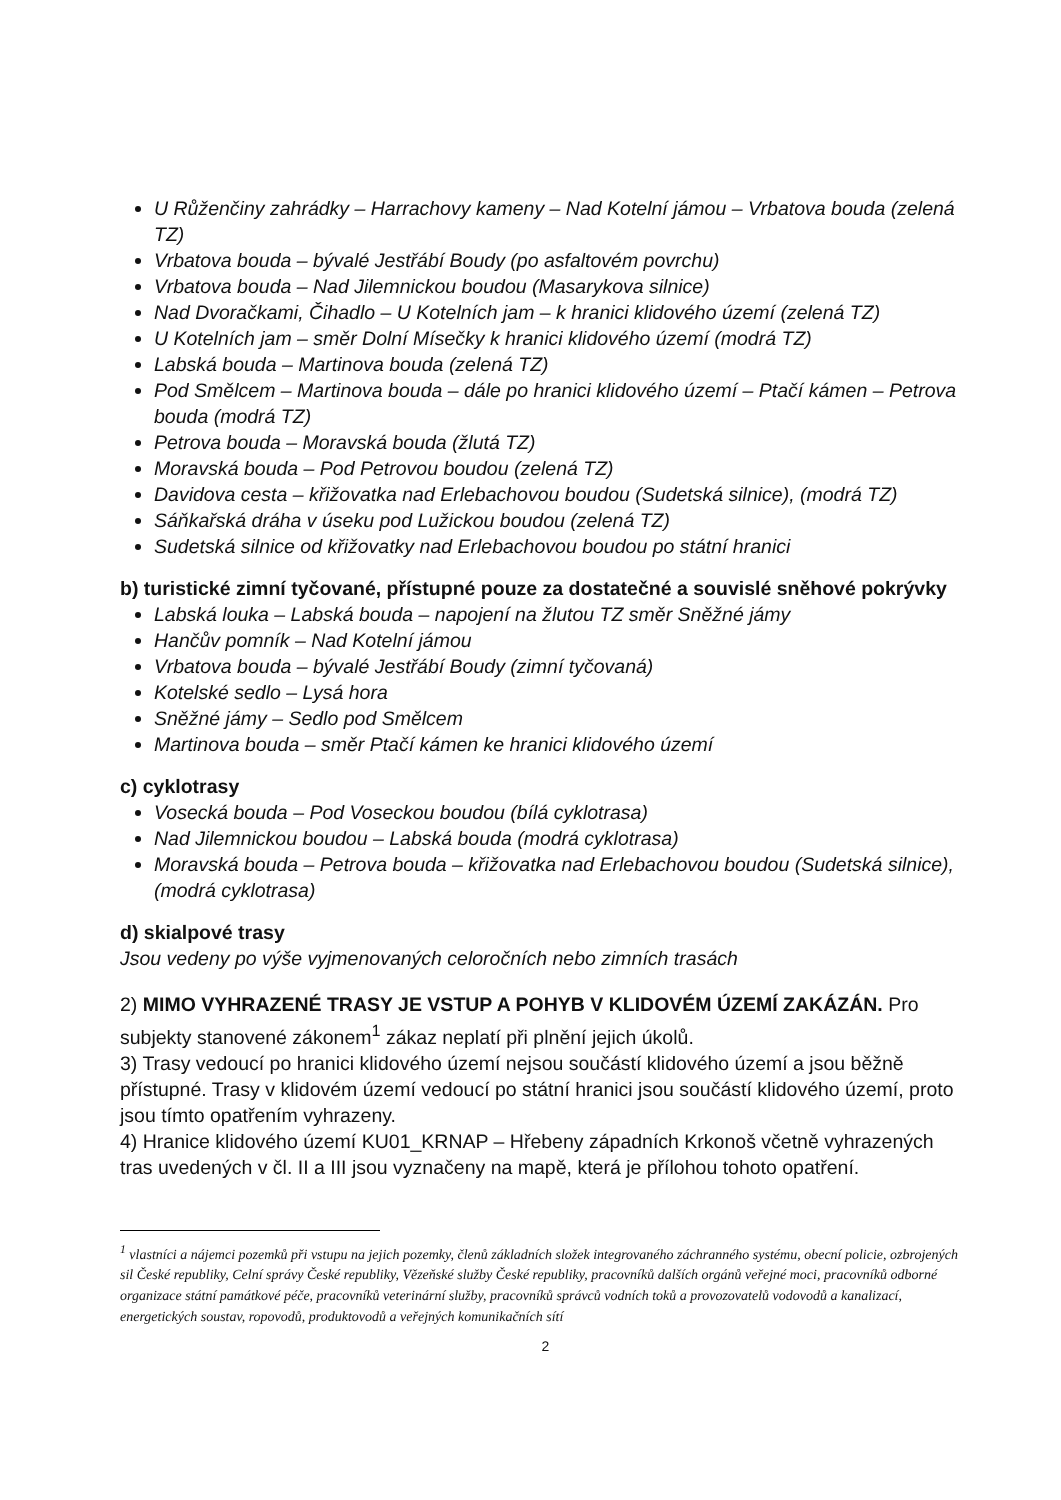U Růženčiny zahrádky – Harrachovy kameny – Nad Kotelní jámou – Vrbatova bouda (zelená TZ)
Vrbatova bouda – bývalé Jestřábí Boudy (po asfaltovém povrchu)
Vrbatova bouda – Nad Jilemnickou boudou (Masarykova silnice)
Nad Dvoračkami, Čihadlo – U Kotelních jam – k hranici klidového území (zelená TZ)
U Kotelních jam – směr Dolní Mísečky k hranici klidového území (modrá TZ)
Labská bouda – Martinova bouda (zelená TZ)
Pod Smělcem – Martinova bouda – dále po hranici klidového území – Ptačí kámen – Petrova bouda (modrá TZ)
Petrova bouda – Moravská bouda (žlutá TZ)
Moravská bouda – Pod Petrovou boudou (zelená TZ)
Davidova cesta – křižovatka nad Erlebachovou boudou (Sudetská silnice), (modrá TZ)
Sáňkařská dráha v úseku pod Lužickou boudou (zelená TZ)
Sudetská silnice od křižovatky nad Erlebachovou boudou po státní hranici
b) turistické zimní tyčované, přístupné pouze za dostatečné a souvislé sněhové pokrývky
Labská louka – Labská bouda – napojení na žlutou TZ směr Sněžné jámy
Hančův pomník – Nad Kotelní jámou
Vrbatova bouda – bývalé Jestřábí Boudy (zimní tyčovaná)
Kotelské sedlo – Lysá hora
Sněžné jámy – Sedlo pod Smělcem
Martinova bouda – směr Ptačí kámen ke hranici klidového území
c) cyklotrasy
Vosecká bouda – Pod Voseckou boudou (bílá cyklotrasa)
Nad Jilemnickou boudou – Labská bouda (modrá cyklotrasa)
Moravská bouda – Petrova bouda – křižovatka nad Erlebachovou boudou (Sudetská silnice), (modrá cyklotrasa)
d) skialpové trasy
Jsou vedeny po výše vyjmenovaných celoročních nebo zimních trasách
2) MIMO VYHRAZENÉ TRASY JE VSTUP A POHYB V KLIDOVÉM ÚZEMÍ ZAKÁZÁN. Pro subjekty stanovené zákonem<sup>1</sup> zákaz neplatí při plnění jejich úkolů.
3) Trasy vedoucí po hranici klidového území nejsou součástí klidového území a jsou běžně přístupné. Trasy v klidovém území vedoucí po státní hranici jsou součástí klidového území, proto jsou tímto opatřením vyhrazeny.
4) Hranice klidového území KU01_KRNAP – Hřebeny západních Krkonoš včetně vyhrazených tras uvedených v čl. II a III jsou vyznačeny na mapě, která je přílohou tohoto opatření.
<sup>1</sup> vlastníci a nájemci pozemků při vstupu na jejich pozemky, členů základních složek integrovaného záchranného systému, obecní policie, ozbrojených sil České republiky, Celní správy České republiky, Vězeňské služby České republiky, pracovníků dalších orgánů veřejné moci, pracovníků odborné organizace státní památkové péče, pracovníků veterinární služby, pracovníků správců vodních toků a provozovatelů vodovodů a kanalizací, energetických soustav, ropovodů, produktovodů a veřejných komunikačních sítí
2